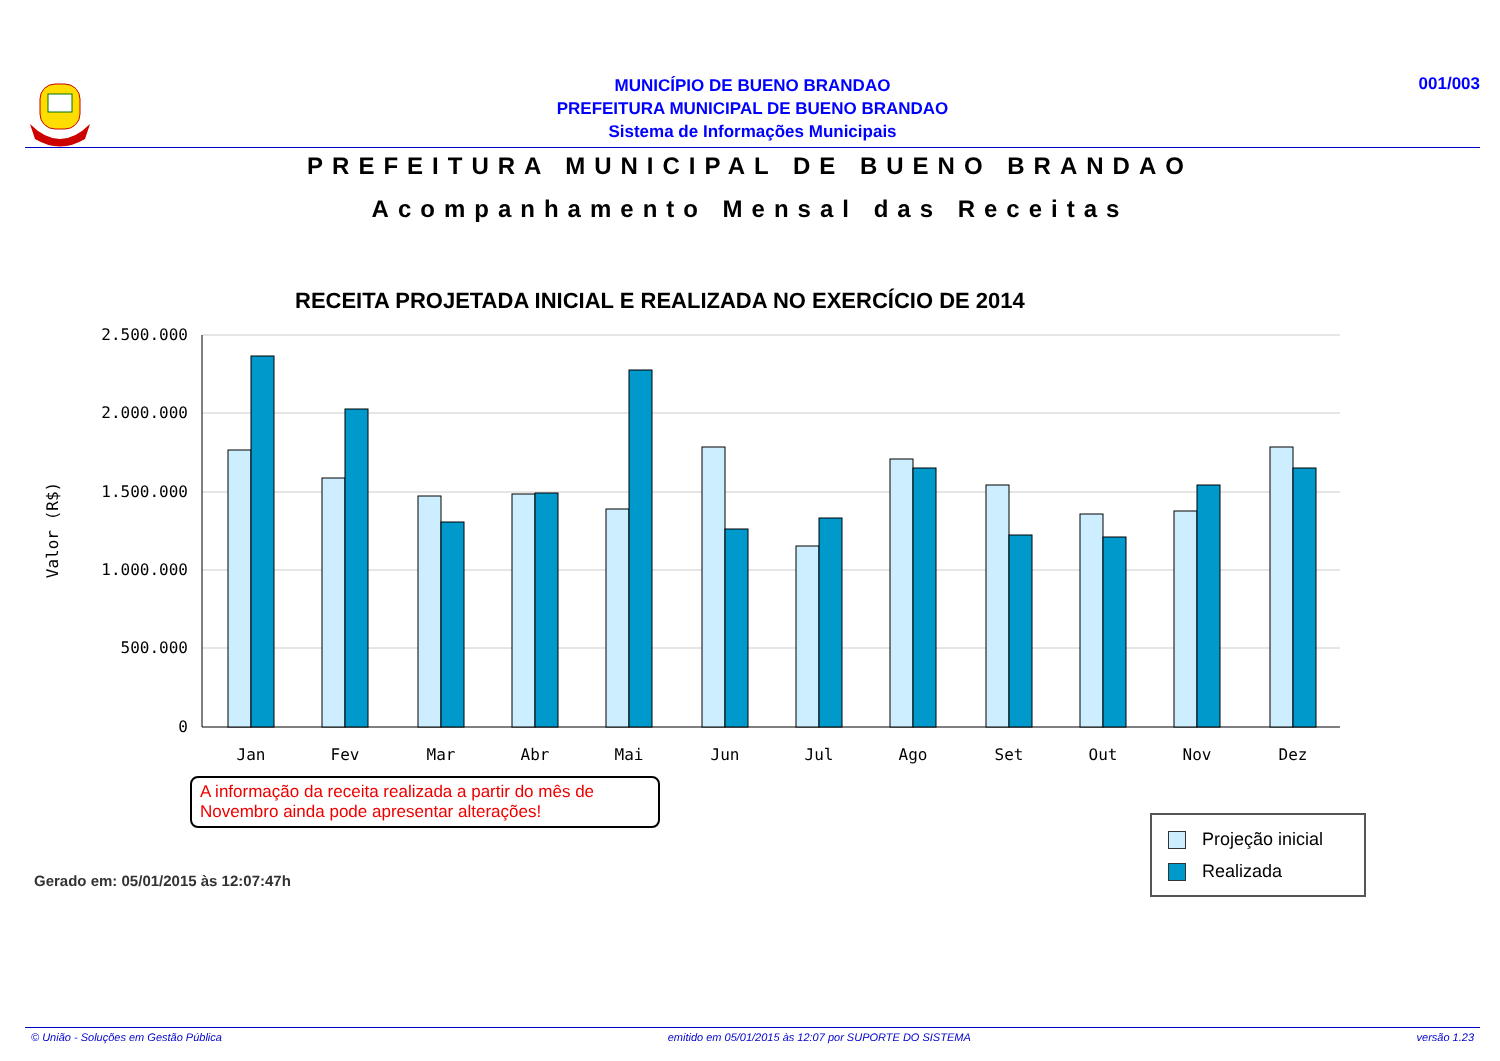001/003
MUNICÍPIO DE BUENO BRANDAO
PREFEITURA MUNICIPAL DE BUENO BRANDAO
Sistema de Informações Municipais
PREFEITURA MUNICIPAL DE BUENO BRANDAO
Acompanhamento Mensal das Receitas
RECEITA PROJETADA INICIAL E REALIZADA NO EXERCÍCIO DE 2014
2.500.000
2.000.000
1.500.000
1.000.000
500.000
0
Valor (R$)
Jan
Fev
Mar
Abr
Mai
Jun
Jul
Ago
Set
Out
Nov
Dez
A informação da receita realizada a partir do mês de Novembro ainda pode apresentar alterações!
Projeção inicial
Realizada
Gerado em: 05/01/2015 às 12:07:47h
© União - Soluções em Gestão Pública emitido em 05/01/2015 às 12:07 por SUPORTE DO SISTEMA versão 1.23